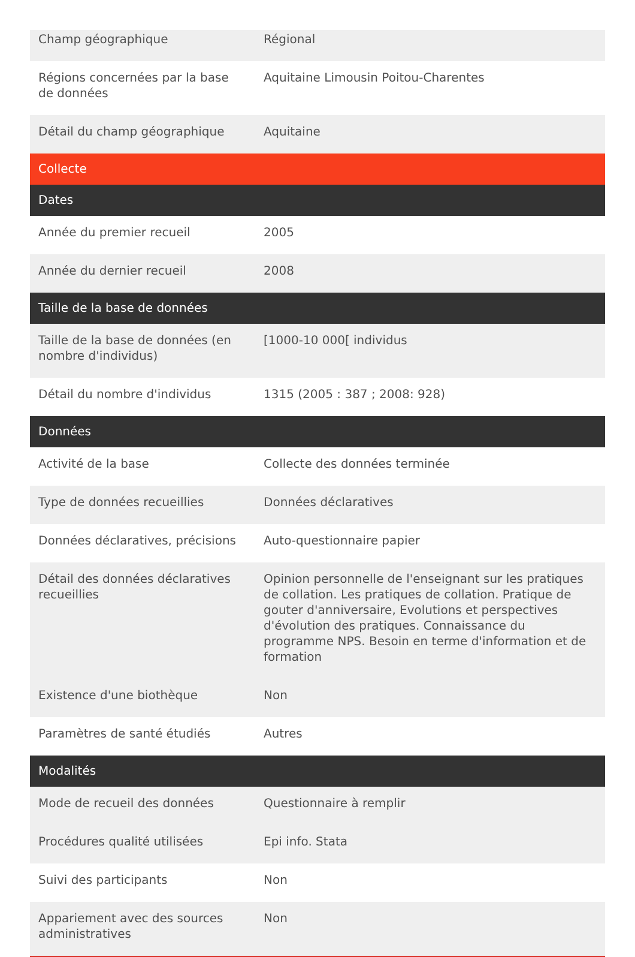| Champ géographique | Régional |
| Régions concernées par la base de données | Aquitaine Limousin Poitou-Charentes |
| Détail du champ géographique | Aquitaine |
| Collecte | |
| Dates | |
| Année du premier recueil | 2005 |
| Année du dernier recueil | 2008 |
| Taille de la base de données | |
| Taille de la base de données (en nombre d'individus) | [1000-10 000[ individus |
| Détail du nombre d'individus | 1315 (2005 : 387 ; 2008: 928) |
| Données | |
| Activité de la base | Collecte des données terminée |
| Type de données recueillies | Données déclaratives |
| Données déclaratives, précisions | Auto-questionnaire papier |
| Détail des données déclaratives recueillies | Opinion personnelle de l'enseignant sur les pratiques de collation. Les pratiques de collation. Pratique de gouter d'anniversaire, Evolutions et perspectives d'évolution des pratiques. Connaissance du programme NPS. Besoin en terme d'information et de formation |
| Existence d'une biothèque | Non |
| Paramètres de santé étudiés | Autres |
| Modalités | |
| Mode de recueil des données | Questionnaire à remplir |
| Procédures qualité utilisées | Epi info. Stata |
| Suivi des participants | Non |
| Appariement avec des sources administratives | Non |